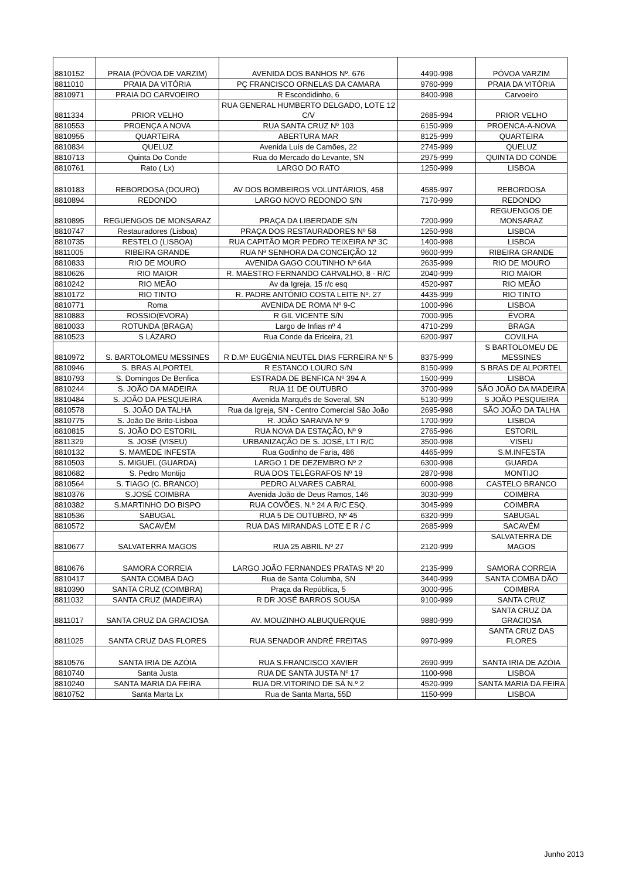| 8810152 | PRAIA (PÓVOA DE VARZIM) | AVENIDA DOS BANHOS Nº. 676 | 4490-998 | PÓVOA VARZIM |
| 8811010 | PRAIA DA VITÓRIA | PÇ FRANCISCO ORNELAS DA CAMARA | 9760-999 | PRAIA DA VITÓRIA |
| 8810971 | PRAIA DO CARVOEIRO | R Escondidinho, 6 | 8400-998 | Carvoeiro |
| 8811334 | PRIOR VELHO | RUA GENERAL HUMBERTO DELGADO, LOTE 12 C/V | 2685-994 | PRIOR VELHO |
| 8810553 | PROENÇA A NOVA | RUA SANTA CRUZ Nº 103 | 6150-999 | PROENCA-A-NOVA |
| 8810955 | QUARTEIRA | ABERTURA MAR | 8125-999 | QUARTEIRA |
| 8810834 | QUELUZ | Avenida Luís de Camões, 22 | 2745-999 | QUELUZ |
| 8810713 | Quinta Do Conde | Rua do Mercado do Levante, SN | 2975-999 | QUINTA DO CONDE |
| 8810761 | Rato ( Lx) | LARGO DO RATO | 1250-999 | LISBOA |
| 8810183 | REBORDOSA (DOURO) | AV DOS BOMBEIROS VOLUNTÁRIOS, 458 | 4585-997 | REBORDOSA |
| 8810894 | REDONDO | LARGO NOVO REDONDO S/N | 7170-999 | REDONDO |
| 8810895 | REGUENGOS DE MONSARAZ | PRAÇA DA LIBERDADE S/N | 7200-999 | REGUENGOS DE MONSARAZ |
| 8810747 | Restauradores (Lisboa) | PRAÇA DOS RESTAURADORES Nº 58 | 1250-998 | LISBOA |
| 8810735 | RESTELO (LISBOA) | RUA CAPITÃO MOR PEDRO TEIXEIRA Nº 3C | 1400-998 | LISBOA |
| 8811005 | RIBEIRA GRANDE | RUA Nª SENHORA DA CONCEIÇÃO 12 | 9600-999 | RIBEIRA GRANDE |
| 8810833 | RIO DE MOURO | AVENIDA GAGO COUTINHO Nº 64A | 2635-999 | RIO DE MOURO |
| 8810626 | RIO MAIOR | R. MAESTRO FERNANDO CARVALHO, 8 - R/C | 2040-999 | RIO MAIOR |
| 8810242 | RIO MEÃO | Av da Igreja, 15 r/c esq | 4520-997 | RIO MEÃO |
| 8810172 | RIO TINTO | R. PADRE ANTÓNIO COSTA LEITE Nº. 27 | 4435-999 | RIO TINTO |
| 8810771 | Roma | AVENIDA DE ROMA Nº 9-C | 1000-996 | LISBOA |
| 8810883 | ROSSIO(EVORA) | R GIL VICENTE S/N | 7000-995 | ÉVORA |
| 8810033 | ROTUNDA (BRAGA) | Largo de Infias nº 4 | 4710-299 | BRAGA |
| 8810523 | S LÁZARO | Rua Conde da Ericeira, 21 | 6200-997 | COVILHA |
| 8810972 | S. BARTOLOMEU MESSINES | R D.Mª EUGÉNIA NEUTEL DIAS FERREIRA Nº 5 | 8375-999 | S BARTOLOMEU DE MESSINES |
| 8810946 | S. BRAS ALPORTEL | R ESTANCO LOURO S/N | 8150-999 | S BRÁS DE ALPORTEL |
| 8810793 | S. Domingos De Benfica | ESTRADA DE BENFICA Nº 394 A | 1500-999 | LISBOA |
| 8810244 | S. JOÃO DA MADEIRA | RUA 11 DE OUTUBRO | 3700-999 | SÃO JOÃO DA MADEIRA |
| 8810484 | S. JOÃO DA PESQUEIRA | Avenida Marquês de Soveral, SN | 5130-999 | S JOÃO PESQUEIRA |
| 8810578 | S. JOÃO DA TALHA | Rua da Igreja, SN - Centro Comercial São João | 2695-998 | SÃO JOÃO DA TALHA |
| 8810775 | S. João De Brito-Lisboa | R. JOÃO SARAIVA Nº 9 | 1700-999 | LISBOA |
| 8810815 | S. JOÃO DO ESTORIL | RUA NOVA DA ESTAÇÃO, Nº 9 | 2765-996 | ESTORIL |
| 8811329 | S. JOSÉ (VISEU) | URBANIZAÇÃO DE S. JOSÉ, LT I R/C | 3500-998 | VISEU |
| 8810132 | S. MAMEDE INFESTA | Rua Godinho de Faria, 486 | 4465-999 | S.M.INFESTA |
| 8810503 | S. MIGUEL (GUARDA) | LARGO 1 DE DEZEMBRO Nº 2 | 6300-998 | GUARDA |
| 8810682 | S. Pedro Montijo | RUA DOS TELÉGRAFOS Nº 19 | 2870-998 | MONTIJO |
| 8810564 | S. TIAGO (C. BRANCO) | PEDRO ALVARES CABRAL | 6000-998 | CASTELO BRANCO |
| 8810376 | S.JOSÉ COIMBRA | Avenida João de Deus Ramos, 146 | 3030-999 | COIMBRA |
| 8810382 | S.MARTINHO DO BISPO | RUA COVÕES, N.º 24 A R/C ESQ. | 3045-999 | COIMBRA |
| 8810536 | SABUGAL | RUA 5 DE OUTUBRO, Nº 45 | 6320-999 | SABUGAL |
| 8810572 | SACAVÉM | RUA DAS MIRANDAS LOTE E R / C | 2685-999 | SACAVÉM |
| 8810677 | SALVATERRA MAGOS | RUA 25 ABRIL Nº 27 | 2120-999 | SALVATERRA DE MAGOS |
| 8810676 | SAMORA CORREIA | LARGO JOÃO FERNANDES PRATAS Nº 20 | 2135-999 | SAMORA CORREIA |
| 8810417 | SANTA COMBA DAO | Rua de Santa Columba, SN | 3440-999 | SANTA COMBA DÃO |
| 8810390 | SANTA CRUZ (COIMBRA) | Praça da República, 5 | 3000-995 | COIMBRA |
| 8811032 | SANTA CRUZ (MADEIRA) | R DR JOSÉ BARROS SOUSA | 9100-999 | SANTA CRUZ |
| 8811017 | SANTA CRUZ DA GRACIOSA | AV. MOUZINHO ALBUQUERQUE | 9880-999 | SANTA CRUZ DA GRACIOSA |
| 8811025 | SANTA CRUZ DAS FLORES | RUA SENADOR ANDRÉ FREITAS | 9970-999 | SANTA CRUZ DAS FLORES |
| 8810576 | SANTA IRIA DE AZÓIA | RUA S.FRANCISCO XAVIER | 2690-999 | SANTA IRIA DE AZÓIA |
| 8810740 | Santa Justa | RUA DE SANTA JUSTA Nº 17 | 1100-998 | LISBOA |
| 8810240 | SANTA MARIA DA FEIRA | RUA DR.VITORINO DE SÁ N.º 2 | 4520-999 | SANTA MARIA DA FEIRA |
| 8810752 | Santa Marta Lx | Rua de Santa Marta, 55D | 1150-999 | LISBOA |
Junho 2013